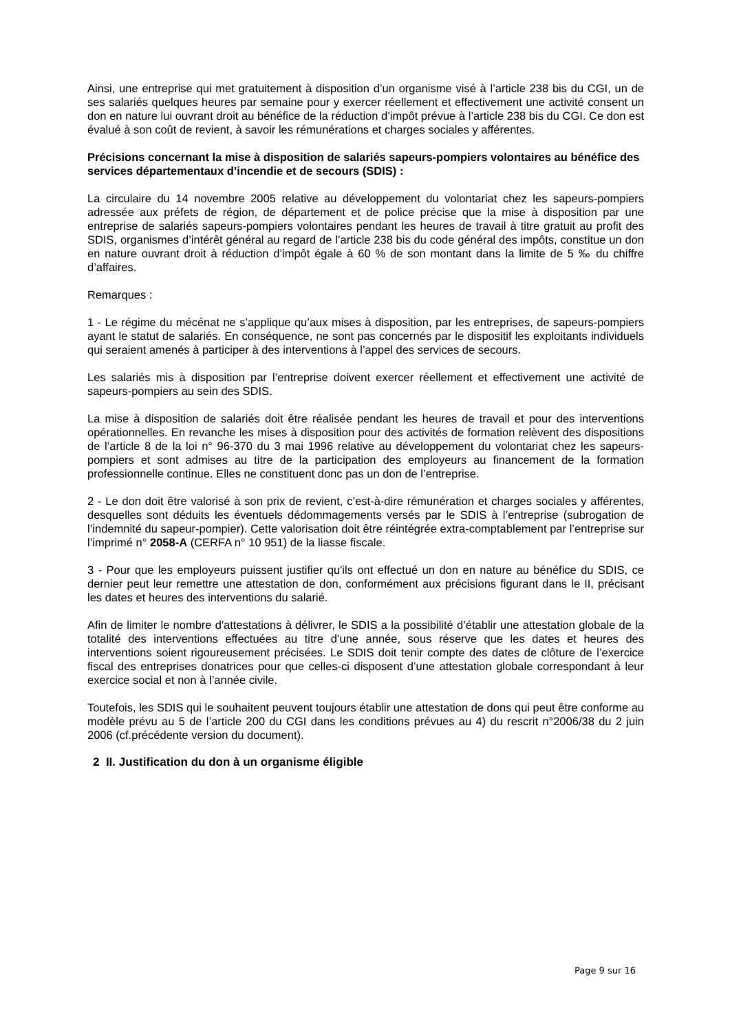Ainsi, une entreprise qui met gratuitement à disposition d’un organisme visé à l’article 238 bis du CGI, un de ses salariés quelques heures par semaine pour y exercer réellement et effectivement une activité consent un don en nature lui ouvrant droit au bénéfice de la réduction d’impôt prévue à l’article 238 bis du CGI. Ce don est évalué à son coût de revient, à savoir les rémunérations et charges sociales y afférentes.
Précisions concernant la mise à disposition de salariés sapeurs-pompiers volontaires au bénéfice des services départementaux d’incendie et de secours (SDIS) :
La circulaire du 14 novembre 2005 relative au développement du volontariat chez les sapeurs-pompiers adressée aux préfets de région, de département et de police précise que la mise à disposition par une entreprise de salariés sapeurs-pompiers volontaires pendant les heures de travail à titre gratuit au profit des SDIS, organismes d’intérêt général au regard de l’article 238 bis du code général des impôts, constitue un don en nature ouvrant droit à réduction d’impôt égale à 60 % de son montant dans la limite de 5 ‰ du chiffre d’affaires.
Remarques :
1 - Le régime du mécénat ne s’applique qu’aux mises à disposition, par les entreprises, de sapeurs-pompiers ayant le statut de salariés. En conséquence, ne sont pas concernés par le dispositif les exploitants individuels qui seraient amenés à participer à des interventions à l’appel des services de secours.
Les salariés mis à disposition par l’entreprise doivent exercer réellement et effectivement une activité de sapeurs-pompiers au sein des SDIS.
La mise à disposition de salariés doit être réalisée pendant les heures de travail et pour des interventions opérationnelles. En revanche les mises à disposition pour des activités de formation relèvent des dispositions de l’article 8 de la loi n° 96-370 du 3 mai 1996 relative au développement du volontariat chez les sapeurs-pompiers et sont admises au titre de la participation des employeurs au financement de la formation professionnelle continue. Elles ne constituent donc pas un don de l’entreprise.
2 - Le don doit être valorisé à son prix de revient, c’est-à-dire rémunération et charges sociales y afférentes, desquelles sont déduits les éventuels dédommagements versés par le SDIS à l’entreprise (subrogation de l’indemnité du sapeur-pompier). Cette valorisation doit être réintégrée extra-comptablement par l’entreprise sur l’imprimé n° 2058-A (CERFA n° 10 951) de la liasse fiscale.
3 - Pour que les employeurs puissent justifier qu'ils ont effectué un don en nature au bénéfice du SDIS, ce dernier peut leur remettre une attestation de don, conformément aux précisions figurant dans le II, précisant les dates et heures des interventions du salarié.
Afin de limiter le nombre d'attestations à délivrer, le SDIS a la possibilité d’établir une attestation globale de la totalité des interventions effectuées au titre d’une année, sous réserve que les dates et heures des interventions soient rigoureusement précisées. Le SDIS doit tenir compte des dates de clôture de l’exercice fiscal des entreprises donatrices pour que celles-ci disposent d’une attestation globale correspondant à leur exercice social et non à l’année civile.
Toutefois, les SDIS qui le souhaitent peuvent toujours établir une attestation de dons qui peut être conforme au modèle prévu au 5 de l’article 200 du CGI dans les conditions prévues au 4) du rescrit n°2006/38 du 2 juin 2006 (cf.précédente version du document).
2 II. Justification du don à un organisme éligible
Page 9 sur 16